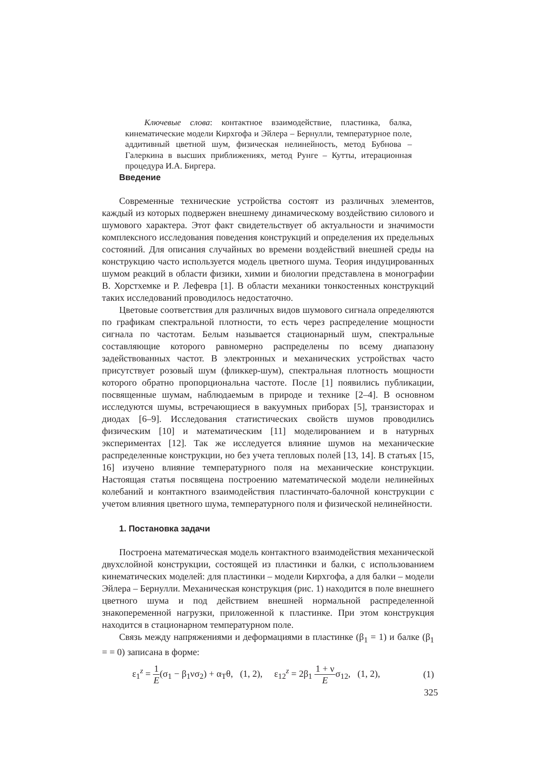Ключевые слова: контактное взаимодействие, пластинка, балка, кинематические модели Кирхгофа и Эйлера – Бернулли, температурное поле, аддитивный цветной шум, физическая нелинейность, метод Бубнова – Галеркина в высших приближениях, метод Рунге – Кутты, итерационная процедура И.А. Биргера.
Введение
Современные технические устройства состоят из различных элементов, каждый из которых подвержен внешнему динамическому воздействию силового и шумового характера. Этот факт свидетельствует об актуальности и значимости комплексного исследования поведения конструкций и определения их предельных состояний. Для описания случайных во времени воздействий внешней среды на конструкцию часто используется модель цветного шума. Теория индуцированных шумом реакций в области физики, химии и биологии представлена в монографии В. Хорстхемке и Р. Лефевра [1]. В области механики тонкостенных конструкций таких исследований проводилось недостаточно.
Цветовые соответствия для различных видов шумового сигнала определяются по графикам спектральной плотности, то есть через распределение мощности сигнала по частотам. Белым называется стационарный шум, спектральные составляющие которого равномерно распределены по всему диапазону задействованных частот. В электронных и механических устройствах часто присутствует розовый шум (фликкер-шум), спектральная плотность мощности которого обратно пропорциональна частоте. После [1] появились публикации, посвященные шумам, наблюдаемым в природе и технике [2–4]. В основном исследуются шумы, встречающиеся в вакуумных приборах [5], транзисторах и диодах [6–9]. Исследования статистических свойств шумов проводились физическим [10] и математическим [11] моделированием и в натурных экспериментах [12]. Так же исследуется влияние шумов на механические распределенные конструкции, но без учета тепловых полей [13, 14]. В статьях [15, 16] изучено влияние температурного поля на механические конструкции. Настоящая статья посвящена построению математической модели нелинейных колебаний и контактного взаимодействия пластинчато-балочной конструкции с учетом влияния цветного шума, температурного поля и физической нелинейности.
1. Постановка задачи
Построена математическая модель контактного взаимодействия механической двухслойной конструкции, состоящей из пластинки и балки, с использованием кинематических моделей: для пластинки – модели Кирхгофа, а для балки – модели Эйлера – Бернулли. Механическая конструкция (рис. 1) находится в поле внешнего цветного шума и под действием внешней нормальной распределенной знакопеременной нагрузки, приложенной к пластинке. При этом конструкция находится в стационарном температурном поле.
Связь между напряжениями и деформациями в пластинке (β<sub>1</sub> = 1) и балке (β<sub>1</sub> = = 0) записана в форме:
ε<sub>1</sub><sup>z</sup> = 1 E(σ<sub>1</sub> − β<sub>1</sub>νσ<sub>2</sub>) + α<sub>T</sub>θ, (1, 2), ε<sub>12</sub><sup>z</sup> = 2β<sub>1</sub> 1 + ν Eσ<sub>12</sub>, (1, 2), (1)
325